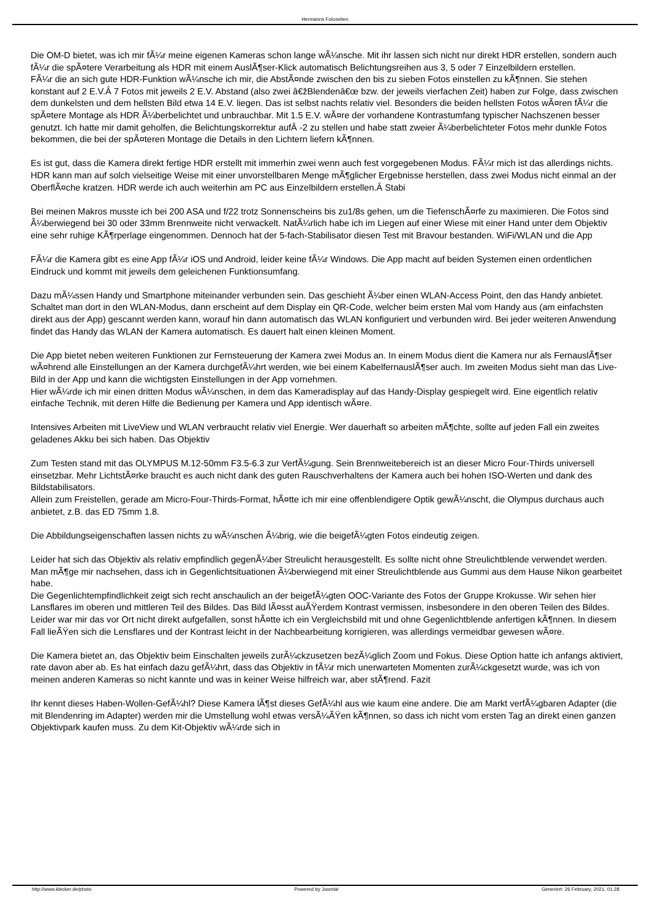Hermanns Fotoseiten
Die OM-D bietet, was ich mir fÃ¼r meine eigenen Kameras schon lange wÃ¼nsche. Mit ihr lassen sich nicht nur direkt HDR erstellen, sondern auch fÃ¼r die spÃ¤tere Verarbeitung als HDR mit einem AuslÃ¶ser-Klick automatisch Belichtungsreihen aus 3, 5 oder 7 Einzelbildern erstellen.
FÃ¼r die an sich gute HDR-Funktion wÃ¼nsche ich mir, die AbstÃ¤nde zwischen den bis zu sieben Fotos einstellen zu kÃ¶nnen. Sie stehen konstant auf 2 E.V.Â 7 Fotos mit jeweils 2 E.V. Abstand (also zwei â€žBlendenâ€œ bzw. der jeweils vierfachen Zeit) haben zur Folge, dass zwischen dem dunkelsten und dem hellsten Bild etwa 14 E.V. liegen. Das ist selbst nachts relativ viel. Besonders die beiden hellsten Fotos wÃ¤ren fÃ¼r die spÃ¤tere Montage als HDR Ã¼berbelichtet und unbrauchbar. Mit 1.5 E.V. wÃ¤re der vorhandene Kontrastumfang typischer Nachszenen besser genutzt. Ich hatte mir damit geholfen, die Belichtungskorrektur aufÂ -2 zu stellen und habe statt zweier Ã¼berbelichteter Fotos mehr dunkle Fotos bekommen, die bei der spÃ¤teren Montage die Details in den Lichtern liefern kÃ¶nnen.
Es ist gut, dass die Kamera direkt fertige HDR erstellt mit immerhin zwei wenn auch fest vorgegebenen Modus. FÃ¼r mich ist das allerdings nichts. HDR kann man auf solch vielseitige Weise mit einer unvorstellbaren Menge mÃ¶glicher Ergebnisse herstellen, dass zwei Modus nicht einmal an der OberflÃ¤che kratzen. HDR werde ich auch weiterhin am PC aus Einzelbildern erstellen.Â Stabi
Bei meinen Makros musste ich bei 200 ASA und f/22 trotz Sonnenscheins bis zu1/8s gehen, um die TiefenschÃ¤rfe zu maximieren. Die Fotos sind Ã¼berwiegend bei 30 oder 33mm Brennweite nicht verwackelt. NatÃ¼rlich habe ich im Liegen auf einer Wiese mit einer Hand unter dem Objektiv eine sehr ruhige KÃ¶rperlage eingenommen. Dennoch hat der 5-fach-Stabilisator diesen Test mit Bravour bestanden. WiFi/WLAN und die App
FÃ¼r die Kamera gibt es eine App fÃ¼r iOS und Android, leider keine fÃ¼r Windows. Die App macht auf beiden Systemen einen ordentlichen Eindruck und kommt mit jeweils dem geleichenen Funktionsumfang.
Dazu mÃ¼ssen Handy und Smartphone miteinander verbunden sein. Das geschieht Ã¼ber einen WLAN-Access Point, den das Handy anbietet. Schaltet man dort in den WLAN-Modus, dann erscheint auf dem Display ein QR-Code, welcher beim ersten Mal vom Handy aus (am einfachsten direkt aus der App) gescannt werden kann, worauf hin dann automatisch das WLAN konfiguriert und verbunden wird. Bei jeder weiteren Anwendung findet das Handy das WLAN der Kamera automatisch. Es dauert halt einen kleinen Moment.
Die App bietet neben weiteren Funktionen zur Fernsteuerung der Kamera zwei Modus an. In einem Modus dient die Kamera nur als FernauslÃ¶ser wÃ¤hrend alle Einstellungen an der Kamera durchgefÃ¼hrt werden, wie bei einem KabelfernauslÃ¶ser auch. Im zweiten Modus sieht man das Live-Bild in der App und kann die wichtigsten Einstellungen in der App vornehmen.
Hier wÃ¼rde ich mir einen dritten Modus wÃ¼nschen, in dem das Kameradisplay auf das Handy-Display gespiegelt wird. Eine eigentlich relativ einfache Technik, mit deren Hilfe die Bedienung per Kamera und App identisch wÃ¤re.
Intensives Arbeiten mit LiveView und WLAN verbraucht relativ viel Energie. Wer dauerhaft so arbeiten mÃ¶chte, sollte auf jeden Fall ein zweites geladenes Akku bei sich haben. Das Objektiv
Zum Testen stand mit das OLYMPUS M.12-50mm F3.5-6.3 zur VerfÃ¼gung. Sein Brennweitebereich ist an dieser Micro Four-Thirds universell einsetzbar. Mehr LichtstÃ¤rke braucht es auch nicht dank des guten Rauschverhaltens der Kamera auch bei hohen ISO-Werten und dank des Bildstabilisators.
Allein zum Freistellen, gerade am Micro-Four-Thirds-Format, hÃ¤tte ich mir eine offenblendigere Optik gewÃ¼nscht, die Olympus durchaus auch anbietet, z.B. das ED 75mm 1.8.
Die Abbildungseigenschaften lassen nichts zu wÃ¼nschen Ã¼brig, wie die beigefÃ¼gten Fotos eindeutig zeigen.
Leider hat sich das Objektiv als relativ empfindlich gegenÃ¼ber Streulicht herausgestellt. Es sollte nicht ohne Streulichtblende verwendet werden. Man mÃ¶ge mir nachsehen, dass ich in Gegenlichtsituationen Ã¼berwiegend mit einer Streulichtblende aus Gummi aus dem Hause Nikon gearbeitet habe.
Die Gegenlichtempfindlichkeit zeigt sich recht anschaulich an der beigefÃ¼gten OOC-Variante des Fotos der Gruppe Krokusse. Wir sehen hier Lansflares im oberen und mittleren Teil des Bildes. Das Bild lÃ¤sst auÃŸerdem Kontrast vermissen, insbesondere in den oberen Teilen des Bildes. Leider war mir das vor Ort nicht direkt aufgefallen, sonst hÃ¤tte ich ein Vergleichsbild mit und ohne Gegenlichtblende anfertigen kÃ¶nnen. In diesem Fall lieÃŸen sich die Lensflares und der Kontrast leicht in der Nachbearbeitung korrigieren, was allerdings vermeidbar gewesen wÃ¤re.
Die Kamera bietet an, das Objektiv beim Einschalten jeweils zurÃ¼ckzusetzen bezÃ¼glich Zoom und Fokus. Diese Option hatte ich anfangs aktiviert, rate davon aber ab. Es hat einfach dazu gefÃ¼hrt, dass das Objektiv in fÃ¼r mich unerwarteten Momenten zurÃ¼ckgesetzt wurde, was ich von meinen anderen Kameras so nicht kannte und was in keiner Weise hilfreich war, aber stÃ¶rend. Fazit
Ihr kennt dieses Haben-Wollen-GefÃ¼hl? Diese Kamera lÃ¶st dieses GefÃ¼hl aus wie kaum eine andere. Die am Markt verfÃ¼gbaren Adapter (die mit Blendenring im Adapter) werden mir die Umstellung wohl etwas versÃ¼ÃŸen kÃ¶nnen, so dass ich nicht vom ersten Tag an direkt einen ganzen Objektivpark kaufen muss. Zu dem Kit-Objektiv wÃ¼rde sich in
http://www.klecker.de/photo Powered by Joomla! Generiert: 26 February, 2021, 01:28